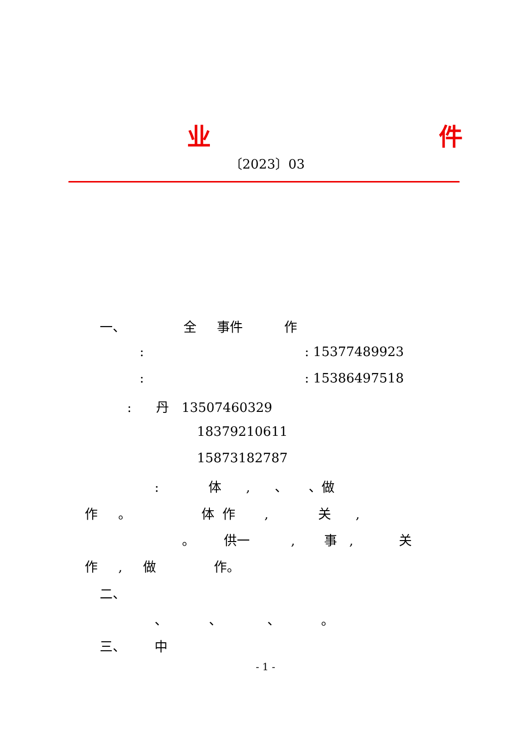业
件
〔2023〕03
一、 全 事件 作
: : 15377489923
: : 15386497518
: 丹 13507460329
18379210611
15873182787
: 体 , 、 、做
作 。 体 作 , 关 ,
。 供一 , 事 , 关
作 , 做 作。
二、
、 、 、 。
三、 中
- 1 -